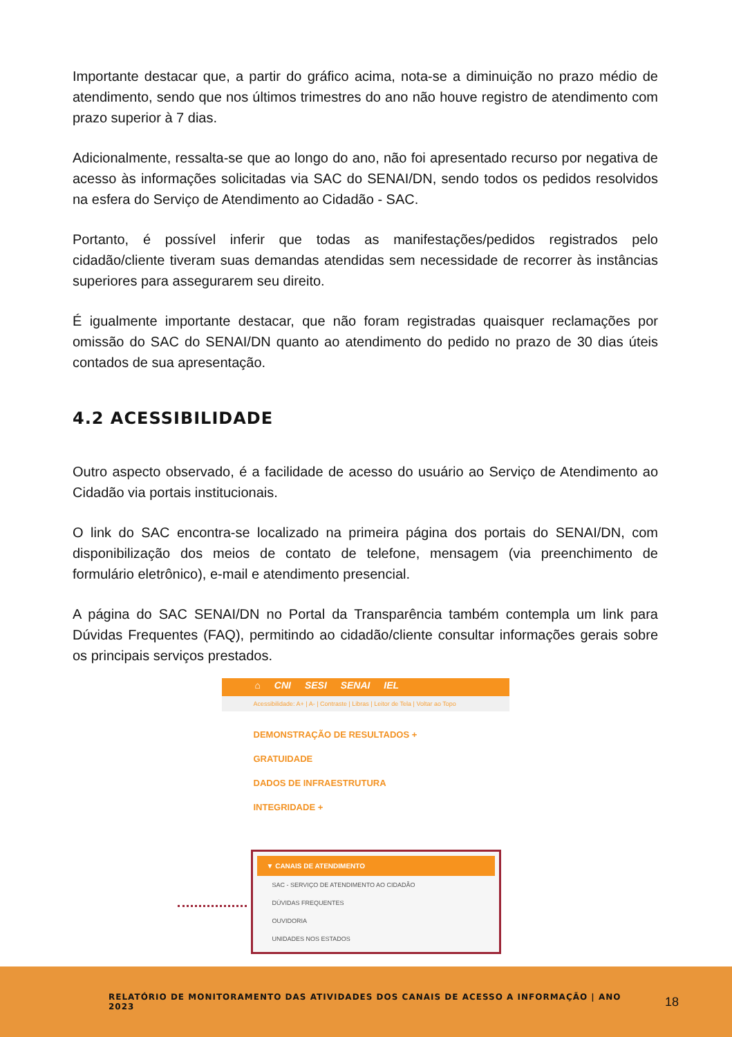Importante destacar que, a partir do gráfico acima, nota-se a diminuição no prazo médio de atendimento, sendo que nos últimos trimestres do ano não houve registro de atendimento com prazo superior à 7 dias.
Adicionalmente, ressalta-se que ao longo do ano, não foi apresentado recurso por negativa de acesso às informações solicitadas via SAC do SENAI/DN, sendo todos os pedidos resolvidos na esfera do Serviço de Atendimento ao Cidadão - SAC.
Portanto, é possível inferir que todas as manifestações/pedidos registrados pelo cidadão/cliente tiveram suas demandas atendidas sem necessidade de recorrer às instâncias superiores para assegurarem seu direito.
É igualmente importante destacar, que não foram registradas quaisquer reclamações por omissão do SAC do SENAI/DN quanto ao atendimento do pedido no prazo de 30 dias úteis contados de sua apresentação.
4.2 ACESSIBILIDADE
Outro aspecto observado, é a facilidade de acesso do usuário ao Serviço de Atendimento ao Cidadão via portais institucionais.
O link do SAC encontra-se localizado na primeira página dos portais do SENAI/DN, com disponibilização dos meios de contato de telefone, mensagem (via preenchimento de formulário eletrônico), e-mail e atendimento presencial.
A página do SAC SENAI/DN no Portal da Transparência também contempla um link para Dúvidas Frequentes (FAQ), permitindo ao cidadão/cliente consultar informações gerais sobre os principais serviços prestados.
⌂ CNI SESI SENAI IEL
Acessibilidade: A+ | A- | Contraste | Libras | Leitor de Tela | Voltar ao Topo
DEMONSTRAÇÃO DE RESULTADOS +
GRATUIDADE
DADOS DE INFRAESTRUTURA
INTEGRIDADE +
▼ CANAIS DE ATENDIMENTO
SAC - SERVIÇO DE ATENDIMENTO AO CIDADÃO
DÚVIDAS FREQUENTES
OUVIDORIA
UNIDADES NOS ESTADOS
RELATÓRIO DE MONITORAMENTO DAS ATIVIDADES DOS CANAIS DE ACESSO A INFORMAÇÃO | ANO 2023
18